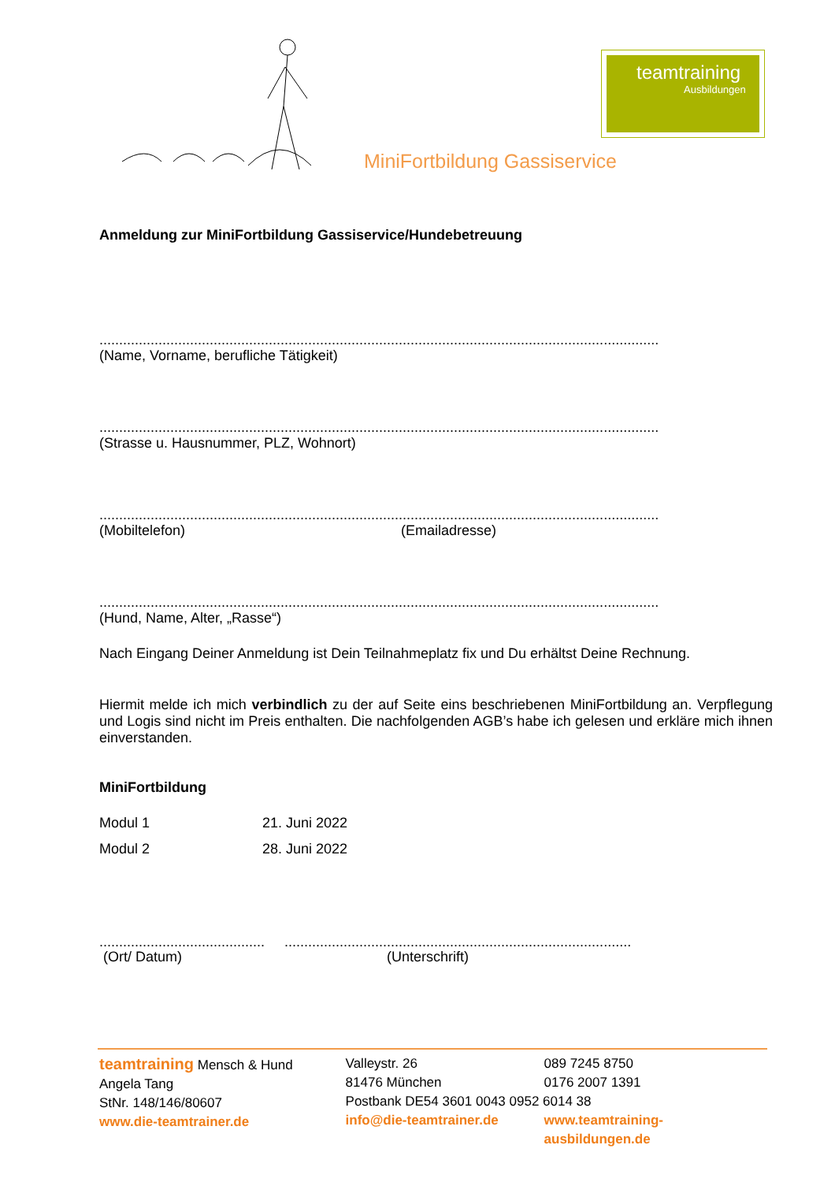teamtraining
Ausbildungen
MiniFortbildung Gassiservice
Anmeldung zur MiniFortbildung Gassiservice/Hundebetreuung
..............................................................................................................................................
(Name, Vorname, berufliche Tätigkeit)
..............................................................................................................................................
(Strasse u. Hausnummer, PLZ, Wohnort)
..............................................................................................................................................
(Mobiltelefon) (Emailadresse)
..............................................................................................................................................
(Hund, Name, Alter, „Rasse“)
Nach Eingang Deiner Anmeldung ist Dein Teilnahmeplatz fix und Du erhältst Deine Rechnung.
Hiermit melde ich mich verbindlich zu der auf Seite eins beschriebenen MiniFortbildung an. Verpflegung und Logis sind nicht im Preis enthalten. Die nachfolgenden AGB’s habe ich gelesen und erkläre mich ihnen einverstanden.
MiniFortbildung
Modul 1 21. Juni 2022
Modul 2 28. Juni 2022
.......................................... ........................................................................................
(Ort/ Datum) (Unterschrift)
teamtraining Mensch & Hund
Angela Tang
StNr. 148/146/80607
www.die-teamtrainer.de
Valleystr. 26
81476 München
Postbank DE54 3601 0043 0952 6014 38
info@die-teamtrainer.de
089 7245 8750
0176 2007 1391
www.teamtraining-ausbildungen.de